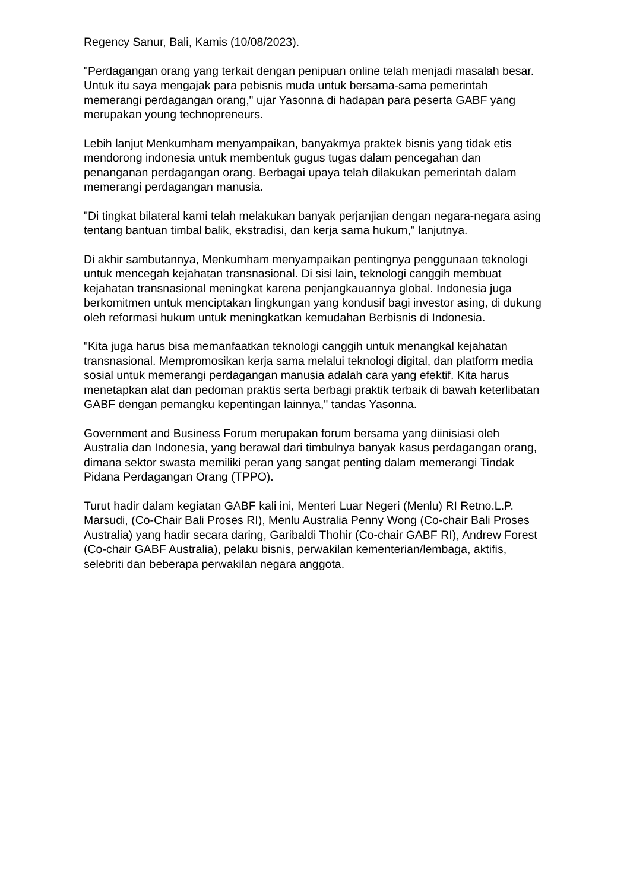Regency Sanur, Bali, Kamis (10/08/2023).
"Perdagangan orang yang terkait dengan penipuan online telah menjadi masalah besar. Untuk itu saya mengajak para pebisnis muda untuk bersama-sama pemerintah memerangi perdagangan orang," ujar Yasonna di hadapan para peserta GABF yang merupakan young technopreneurs.
Lebih lanjut Menkumham menyampaikan, banyakmya praktek bisnis yang tidak etis mendorong indonesia untuk membentuk gugus tugas dalam pencegahan dan penanganan perdagangan orang. Berbagai upaya telah dilakukan pemerintah dalam memerangi perdagangan manusia.
"Di tingkat bilateral kami telah melakukan banyak perjanjian dengan negara-negara asing tentang bantuan timbal balik, ekstradisi, dan kerja sama hukum," lanjutnya.
Di akhir sambutannya, Menkumham menyampaikan pentingnya penggunaan teknologi untuk mencegah kejahatan transnasional. Di sisi lain, teknologi canggih membuat kejahatan transnasional meningkat karena penjangkauannya global. Indonesia juga berkomitmen untuk menciptakan lingkungan yang kondusif bagi investor asing, di dukung oleh reformasi hukum untuk meningkatkan kemudahan Berbisnis di Indonesia.
"Kita juga harus bisa memanfaatkan teknologi canggih untuk menangkal kejahatan transnasional. Mempromosikan kerja sama melalui teknologi digital, dan platform media sosial untuk memerangi perdagangan manusia adalah cara yang efektif. Kita harus menetapkan alat dan pedoman praktis serta berbagi praktik terbaik di bawah keterlibatan GABF dengan pemangku kepentingan lainnya," tandas Yasonna.
Government and Business Forum merupakan forum bersama yang diinisiasi oleh Australia dan Indonesia, yang berawal dari timbulnya banyak kasus perdagangan orang, dimana sektor swasta memiliki peran yang sangat penting dalam memerangi Tindak Pidana Perdagangan Orang (TPPO).
Turut hadir dalam kegiatan GABF kali ini, Menteri Luar Negeri (Menlu) RI Retno.L.P. Marsudi, (Co-Chair Bali Proses RI), Menlu Australia Penny Wong (Co-chair Bali Proses Australia) yang hadir secara daring, Garibaldi Thohir (Co-chair GABF RI), Andrew Forest (Co-chair GABF Australia), pelaku bisnis, perwakilan kementerian/lembaga, aktifis, selebriti dan beberapa perwakilan negara anggota.